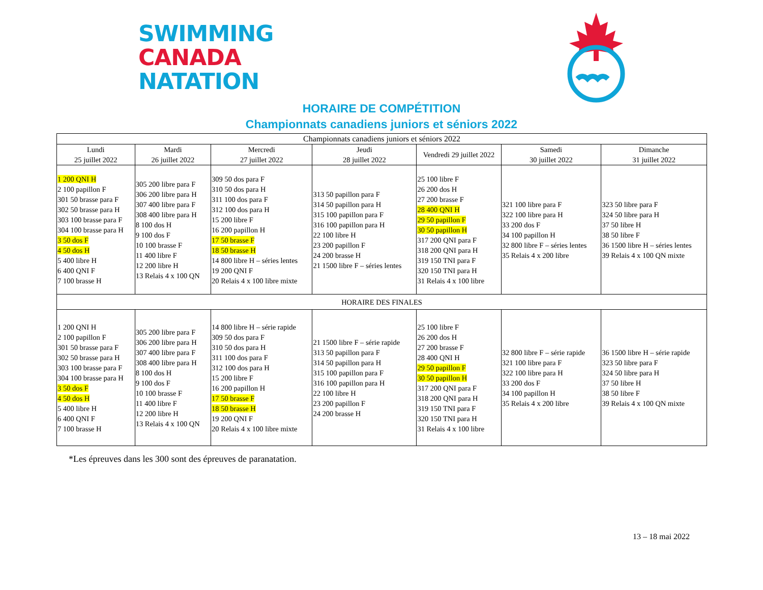SWIMMING
CANADA
NATATION
HORAIRE DE COMPÉTITION
Championnats canadiens juniors et séniors 2022
| Championnats canadiens juniors et séniors 2022 | | | | | | |
| --- | --- | --- | --- | --- | --- | --- |
| Lundi 25 juillet 2022 | Mardi 26 juillet 2022 | Mercredi 27 juillet 2022 | Jeudi 28 juillet 2022 | Vendredi 29 juillet 2022 | Samedi 30 juillet 2022 | Dimanche 31 juillet 2022 |
| 1 200 QNI H 2 100 papillon F 301 50 brasse para F 302 50 brasse para H 303 100 brasse para F 304 100 brasse para H 3 50 dos F 4 50 dos H 5 400 libre H 6 400 QNI F 7 100 brasse H | 305 200 libre para F 306 200 libre para H 307 400 libre para F 308 400 libre para H 8 100 dos H 9 100 dos F 10 100 brasse F 11 400 libre F 12 200 libre H 13 Relais 4 x 100 QN | 309 50 dos para F 310 50 dos para H 311 100 dos para F 312 100 dos para H 15 200 libre F 16 200 papillon H 17 50 brasse F 18 50 brasse H 14 800 libre H – séries lentes 19 200 QNI F 20 Relais 4 x 100 libre mixte | 313 50 papillon para F 314 50 papillon para H 315 100 papillon para F 316 100 papillon para H 22 100 libre H 23 200 papillon F 24 200 brasse H 21 1500 libre F – séries lentes | 25 100 libre F 26 200 dos H 27 200 brasse F 28 400 QNI H 29 50 papillon F 30 50 papillon H 317 200 QNI para F 318 200 QNI para H 319 150 TNI para F 320 150 TNI para H 31 Relais 4 x 100 libre | 321 100 libre para F 322 100 libre para H 33 200 dos F 34 100 papillon H 32 800 libre F – séries lentes 35 Relais 4 x 200 libre | 323 50 libre para F 324 50 libre para H 37 50 libre H 38 50 libre F 36 1500 libre H – séries lentes 39 Relais 4 x 100 QN mixte |
| HORAIRE DES FINALES | | | | | | |
| 1 200 QNI H 2 100 papillon F 301 50 brasse para F 302 50 brasse para H 303 100 brasse para F 304 100 brasse para H 3 50 dos F 4 50 dos H 5 400 libre H 6 400 QNI F 7 100 brasse H | 305 200 libre para F 306 200 libre para H 307 400 libre para F 308 400 libre para H 8 100 dos H 9 100 dos F 10 100 brasse F 11 400 libre F 12 200 libre H 13 Relais 4 x 100 QN | 14 800 libre H – série rapide 309 50 dos para F 310 50 dos para H 311 100 dos para F 312 100 dos para H 15 200 libre F 16 200 papillon H 17 50 brasse F 18 50 brasse H 19 200 QNI F 20 Relais 4 x 100 libre mixte | 21 1500 libre F – série rapide 313 50 papillon para F 314 50 papillon para H 315 100 papillon para F 316 100 papillon para H 22 100 libre H 23 200 papillon F 24 200 brasse H | 25 100 libre F 26 200 dos H 27 200 brasse F 28 400 QNI H 29 50 papillon F 30 50 papillon H 317 200 QNI para F 318 200 QNI para H 319 150 TNI para F 320 150 TNI para H 31 Relais 4 x 100 libre | 32 800 libre F – série rapide 321 100 libre para F 322 100 libre para H 33 200 dos F 34 100 papillon H 35 Relais 4 x 200 libre | 36 1500 libre H – série rapide 323 50 libre para F 324 50 libre para H 37 50 libre H 38 50 libre F 39 Relais 4 x 100 QN mixte |
*Les épreuves dans les 300 sont des épreuves de paranatation.
13 – 18 mai 2022